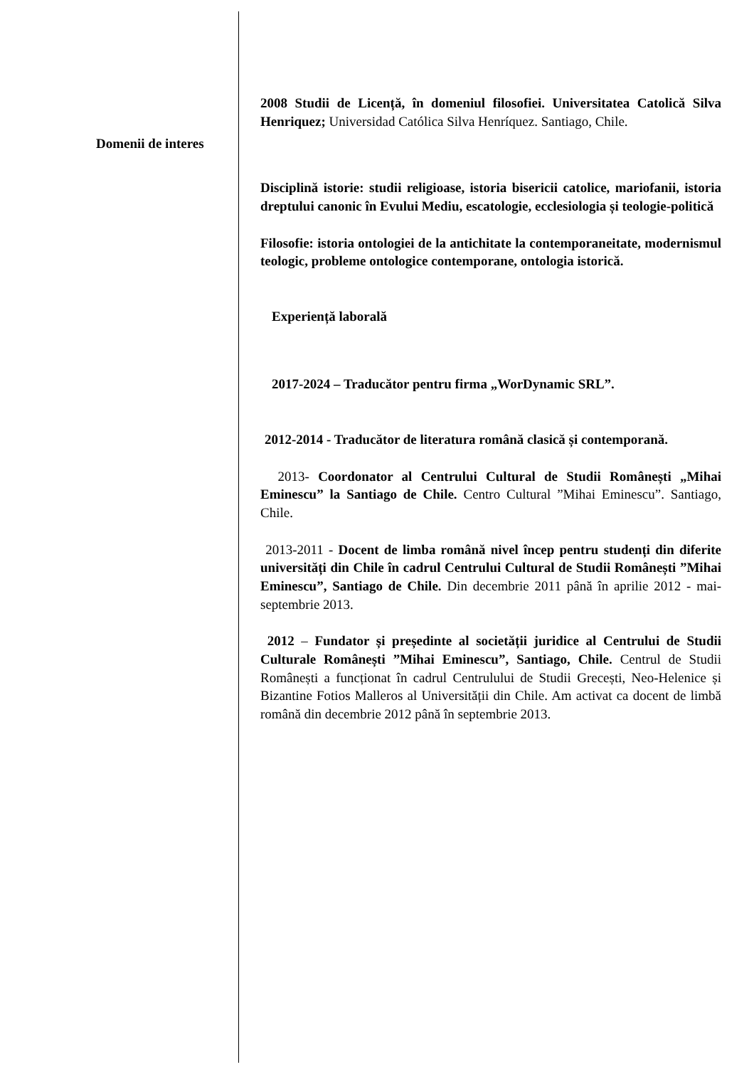Domenii de interes
2008 Studii de Licență, în domeniul filosofiei. Universitatea Catolică Silva Henriquez; Universidad Católica Silva Henríquez. Santiago, Chile.
Disciplină istorie: studii religioase, istoria bisericii catolice, mariofanii, istoria dreptului canonic în Evului Mediu, escatologie, ecclesiologia și teologie-politică
Filosofie: istoria ontologiei de la antichitate la contemporaneitate, modernismul teologic, probleme ontologice contemporane, ontologia istorică.
Experiență laborală
2017-2024 – Traducător pentru firma „WorDynamic SRL”.
2012-2014 - Traducător de literatura română clasică și contemporană.
2013- Coordonator al Centrului Cultural de Studii Românești „Mihai Eminescu” la Santiago de Chile. Centro Cultural ”Mihai Eminescu”. Santiago, Chile.
2013-2011 - Docent de limba română nivel încep pentru studenți din diferite universități din Chile în cadrul Centrului Cultural de Studii Românești ”Mihai Eminescu”, Santiago de Chile. Din decembrie 2011 până în aprilie 2012 - mai-septembrie 2013.
2012 – Fundator și președinte al societății juridice al Centrului de Studii Culturale Românești ”Mihai Eminescu”, Santiago, Chile. Centrul de Studii Românești a funcționat în cadrul Centrulului de Studii Grecești, Neo-Helenice și Bizantine Fotios Malleros al Universității din Chile. Am activat ca docent de limbă română din decembrie 2012 până în septembrie 2013.